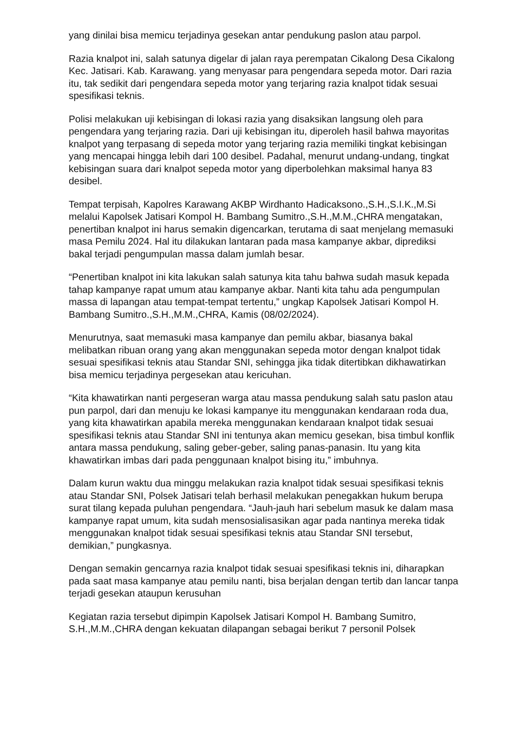yang dinilai bisa memicu terjadinya gesekan antar pendukung paslon atau parpol.
Razia knalpot ini, salah satunya digelar di jalan raya perempatan Cikalong Desa Cikalong Kec. Jatisari. Kab. Karawang. yang menyasar para pengendara sepeda motor. Dari razia itu, tak sedikit dari pengendara sepeda motor yang terjaring razia knalpot tidak sesuai spesifikasi teknis.
Polisi melakukan uji kebisingan di lokasi razia yang disaksikan langsung oleh para pengendara yang terjaring razia. Dari uji kebisingan itu, diperoleh hasil bahwa mayoritas knalpot yang terpasang di sepeda motor yang terjaring razia memiliki tingkat kebisingan yang mencapai hingga lebih dari 100 desibel. Padahal, menurut undang-undang, tingkat kebisingan suara dari knalpot sepeda motor yang diperbolehkan maksimal hanya 83 desibel.
Tempat terpisah, Kapolres Karawang AKBP Wirdhanto Hadicaksono.,S.H.,S.I.K.,M.Si melalui Kapolsek Jatisari Kompol H. Bambang Sumitro.,S.H.,M.M.,CHRA mengatakan, penertiban knalpot ini harus semakin digencarkan, terutama di saat menjelang memasuki masa Pemilu 2024. Hal itu dilakukan lantaran pada masa kampanye akbar, diprediksi bakal terjadi pengumpulan massa dalam jumlah besar.
“Penertiban knalpot ini kita lakukan salah satunya kita tahu bahwa sudah masuk kepada tahap kampanye rapat umum atau kampanye akbar. Nanti kita tahu ada pengumpulan massa di lapangan atau tempat-tempat tertentu,” ungkap Kapolsek Jatisari Kompol H. Bambang Sumitro.,S.H.,M.M.,CHRA, Kamis (08/02/2024).
Menurutnya, saat memasuki masa kampanye dan pemilu akbar, biasanya bakal melibatkan ribuan orang yang akan menggunakan sepeda motor dengan knalpot tidak sesuai spesifikasi teknis atau Standar SNI, sehingga jika tidak ditertibkan dikhawatirkan bisa memicu terjadinya pergesekan atau kericuhan.
“Kita khawatirkan nanti pergeseran warga atau massa pendukung salah satu paslon atau pun parpol, dari dan menuju ke lokasi kampanye itu menggunakan kendaraan roda dua, yang kita khawatirkan apabila mereka menggunakan kendaraan knalpot tidak sesuai spesifikasi teknis atau Standar SNI ini tentunya akan memicu gesekan, bisa timbul konflik antara massa pendukung, saling geber-geber, saling panas-panasin. Itu yang kita khawatirkan imbas dari pada penggunaan knalpot bising itu,” imbuhnya.
Dalam kurun waktu dua minggu melakukan razia knalpot tidak sesuai spesifikasi teknis atau Standar SNI, Polsek Jatisari telah berhasil melakukan penegakkan hukum berupa surat tilang kepada puluhan pengendara. “Jauh-jauh hari sebelum masuk ke dalam masa kampanye rapat umum, kita sudah mensosialisasikan agar pada nantinya mereka tidak menggunakan knalpot tidak sesuai spesifikasi teknis atau Standar SNI tersebut, demikian,” pungkasnya.
Dengan semakin gencarnya razia knalpot tidak sesuai spesifikasi teknis ini, diharapkan pada saat masa kampanye atau pemilu nanti, bisa berjalan dengan tertib dan lancar tanpa terjadi gesekan ataupun kerusuhan
Kegiatan razia tersebut dipimpin Kapolsek Jatisari Kompol H. Bambang Sumitro, S.H.,M.M.,CHRA dengan kekuatan dilapangan sebagai berikut 7 personil Polsek